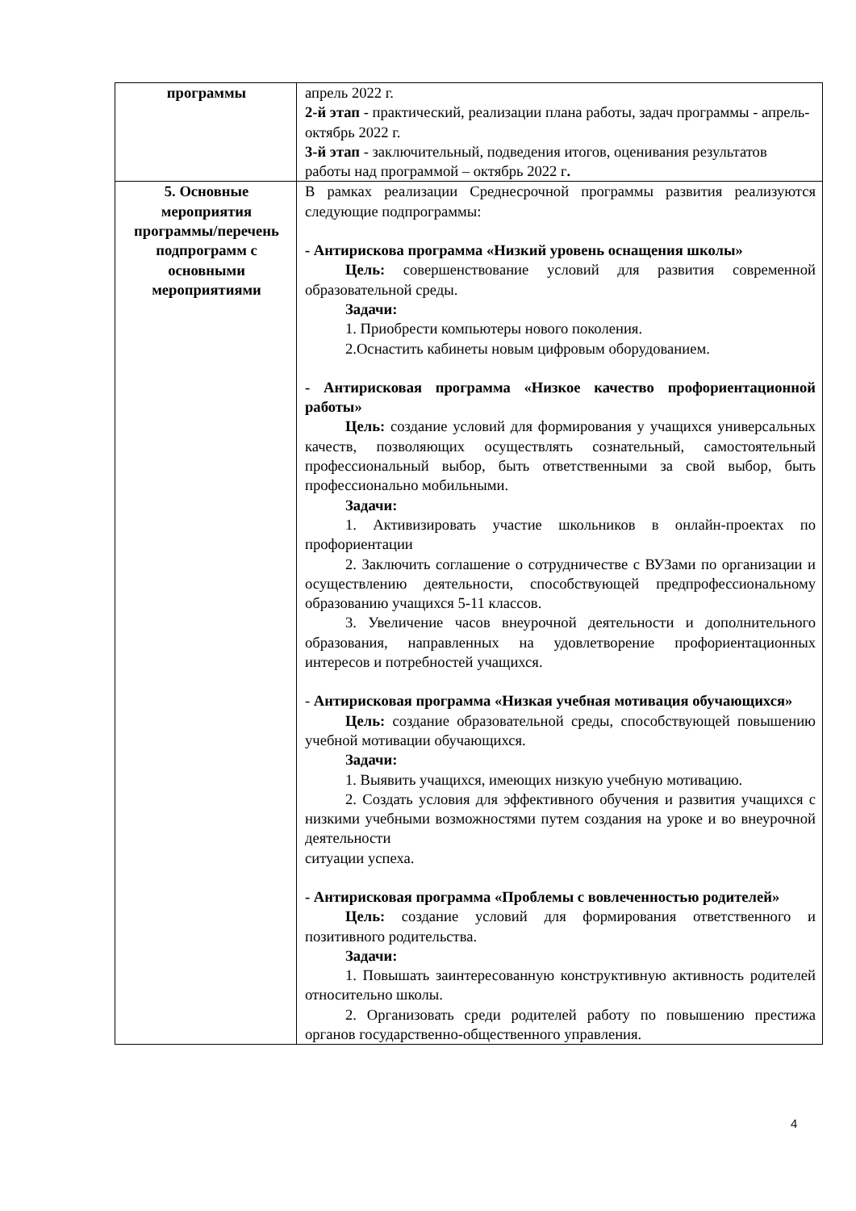| программы | апрель 2022 г. 2-й этап - практический, реализации плана работы, задач программы - апрель-октябрь 2022 г. 3-й этап - заключительный, подведения итогов, оценивания результатов работы над программой – октябрь 2022 г . |
| 5. Основные мероприятия программы/перечень подпрограмм с основными мероприятиями | В рамках реализации Среднесрочной программы развития реализуются следующие подпрограммы: - Антирискова программа «Низкий уровень оснащения школы» Цель: совершенствование условий для развития современной образовательной среды. Задачи: 1. Приобрести компьютеры нового поколения. 2.Оснастить кабинеты новым цифровым оборудованием. - Антирисковая программа «Низкое качество профориентационной работы» Цель: создание условий для формирования у учащихся универсальных качеств, позволяющих осуществлять сознательный, самостоятельный профессиональный выбор, быть ответственными за свой выбор, быть профессионально мобильными. Задачи: 1. Активизировать участие школьников в онлайн-проектах по профориентации 2. Заключить соглашение о сотрудничестве с ВУЗами по организации и осуществлению деятельности, способствующей предпрофессиональному образованию учащихся 5-11 классов. 3. Увеличение часов внеурочной деятельности и дополнительного образования, направленных на удовлетворение профориентационных интересов и потребностей учащихся. - Антирисковая программа «Низкая учебная мотивация обучающихся» Цель: создание образовательной среды, способствующей повышению учебной мотивации обучающихся. Задачи: 1. Выявить учащихся, имеющих низкую учебную мотивацию. 2. Создать условия для эффективного обучения и развития учащихся с низкими учебными возможностями путем создания на уроке и во внеурочной деятельности ситуации успеха. - Антирисковая программа «Проблемы с вовлеченностью родителей» Цель: создание условий для формирования ответственного и позитивного родительства. Задачи: 1. Повышать заинтересованную конструктивную активность родителей относительно школы. 2. Организовать среди родителей работу по повышению престижа органов государственно-общественного управления. |
4